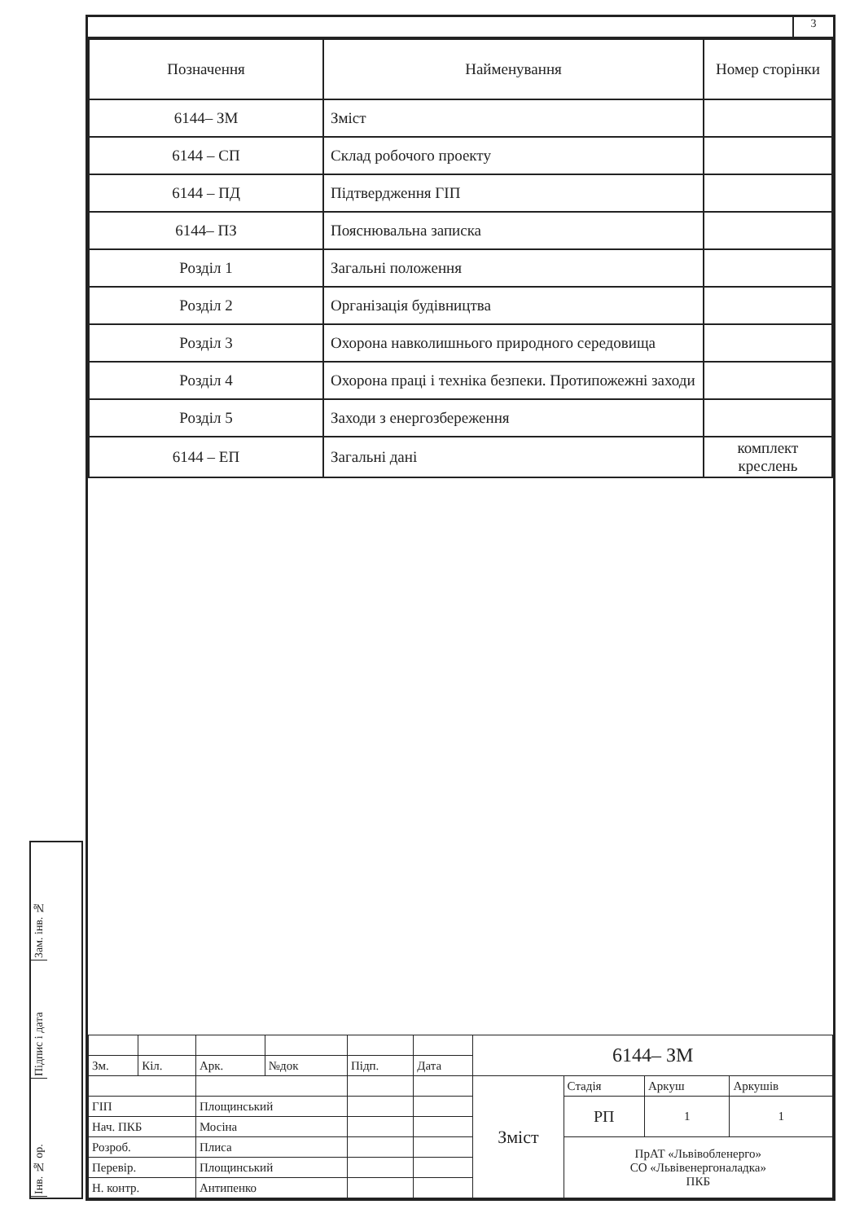Зам. інв. №
Підпис і дата
Інв. № ор.
3
| Позначення | Найменування | Номер сторінки |
| --- | --- | --- |
| 6144– ЗМ | Зміст | |
| 6144 – СП | Склад робочого проекту | |
| 6144 – ПД | Підтвердження ГІП | |
| 6144– ПЗ | Пояснювальна записка | |
| Розділ 1 | Загальні положення | |
| Розділ 2 | Організація будівництва | |
| Розділ 3 | Охорона навколишнього природного середовища | |
| Розділ 4 | Охорона праці і техніка безпеки. Протипожежні заходи | |
| Розділ 5 | Заходи з енергозбереження | |
| 6144 – ЕП | Загальні дані | комплект креслень |
| | | | | | | 6144– ЗМ | | | |
| Зм. | Кіл. | Арк. | №док | Підп. | Дата | | | | |
| | | | | | | Зміст | Стадія | Аркуш | Аркушів |
| ГІП | | Площинський | | | | | РП | 1 | 1 |
| Нач. ПКБ | | Мосіна | | | | | | | |
| Розроб. | | Плиса | | | | | ПрАТ «Львівобленерго» СО «Львівенергоналадка» ПКБ | | |
| Перевір. | | Площинський | | | | | | | |
| Н. контр. | | Антипенко | | | | | | | |